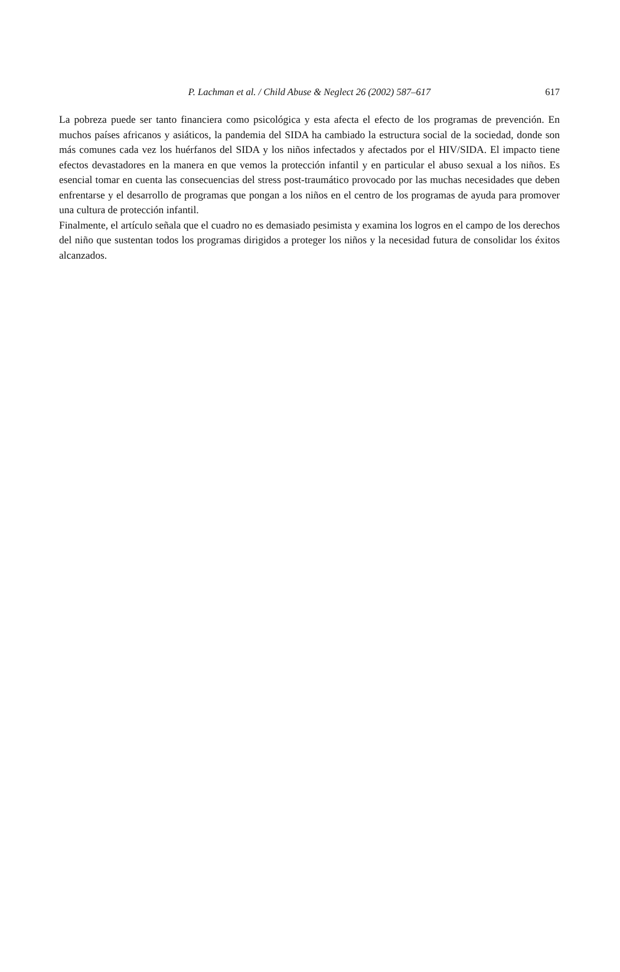P. Lachman et al. / Child Abuse & Neglect 26 (2002) 587–617
617
La pobreza puede ser tanto financiera como psicológica y esta afecta el efecto de los programas de prevención. En muchos países africanos y asiáticos, la pandemia del SIDA ha cambiado la estructura social de la sociedad, donde son más comunes cada vez los huérfanos del SIDA y los niños infectados y afectados por el HIV/SIDA. El impacto tiene efectos devastadores en la manera en que vemos la protección infantil y en particular el abuso sexual a los niños. Es esencial tomar en cuenta las consecuencias del stress post-traumático provocado por las muchas necesidades que deben enfrentarse y el desarrollo de programas que pongan a los niños en el centro de los programas de ayuda para promover una cultura de protección infantil.
Finalmente, el artículo señala que el cuadro no es demasiado pesimista y examina los logros en el campo de los derechos del niño que sustentan todos los programas dirigidos a proteger los niños y la necesidad futura de consolidar los éxitos alcanzados.